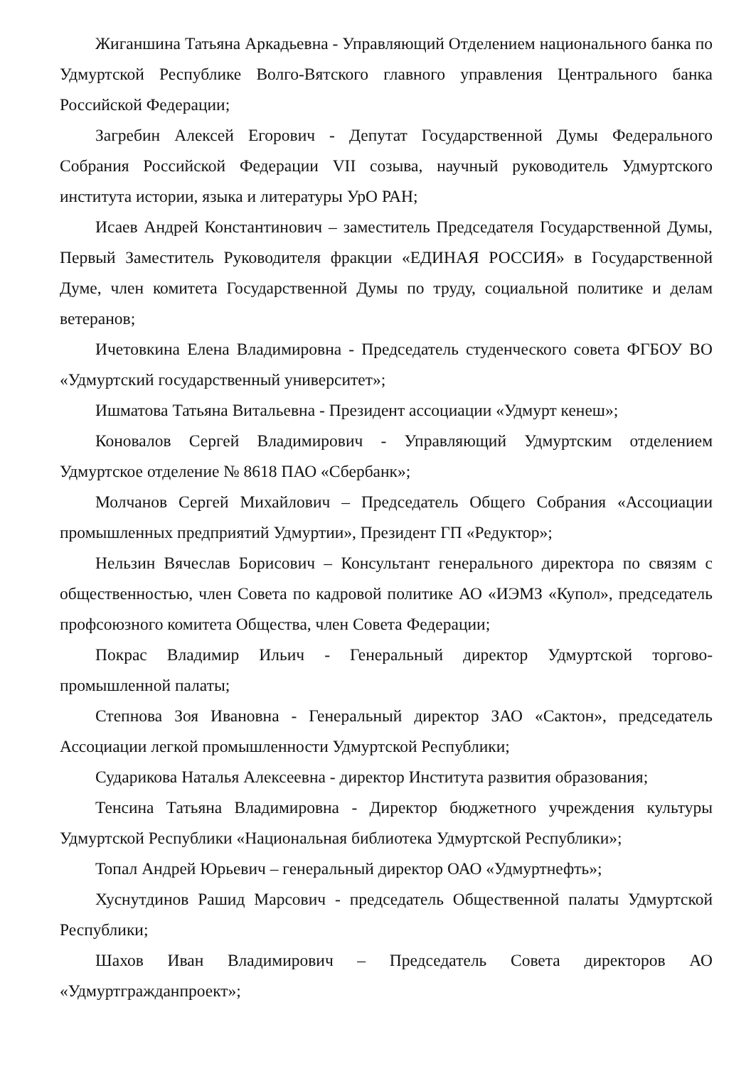Жиганшина Татьяна Аркадьевна - Управляющий Отделением национального банка по Удмуртской Республике Волго-Вятского главного управления Центрального банка Российской Федерации;
Загребин Алексей Егорович - Депутат Государственной Думы Федерального Собрания Российской Федерации VII созыва, научный руководитель Удмуртского института истории, языка и литературы УрО РАН;
Исаев Андрей Константинович – заместитель Председателя Государственной Думы, Первый Заместитель Руководителя фракции «ЕДИНАЯ РОССИЯ» в Государственной Думе, член комитета Государственной Думы по труду, социальной политике и делам ветеранов;
Ичетовкина Елена Владимировна - Председатель студенческого совета ФГБОУ ВО «Удмуртский государственный университет»;
Ишматова Татьяна Витальевна - Президент ассоциации «Удмурт кенеш»;
Коновалов Сергей Владимирович - Управляющий Удмуртским отделением Удмуртское отделение № 8618 ПАО «Сбербанк»;
Молчанов Сергей Михайлович – Председатель Общего Собрания «Ассоциации промышленных предприятий Удмуртии», Президент ГП «Редуктор»;
Нельзин Вячеслав Борисович – Консультант генерального директора по связям с общественностью, член Совета по кадровой политике АО «ИЭМЗ «Купол», председатель профсоюзного комитета Общества, член Совета Федерации;
Покрас Владимир Ильич - Генеральный директор Удмуртской торгово-промышленной палаты;
Степнова Зоя Ивановна - Генеральный директор ЗАО «Сактон», председатель Ассоциации легкой промышленности Удмуртской Республики;
Сударикова Наталья Алексеевна - директор Института развития образования;
Тенсина Татьяна Владимировна - Директор бюджетного учреждения культуры Удмуртской Республики «Национальная библиотека Удмуртской Республики»;
Топал Андрей Юрьевич – генеральный директор ОАО «Удмуртнефть»;
Хуснутдинов Рашид Марсович - председатель Общественной палаты Удмуртской Республики;
Шахов Иван Владимирович – Председатель Совета директоров АО «Удмуртгражданпроект»;